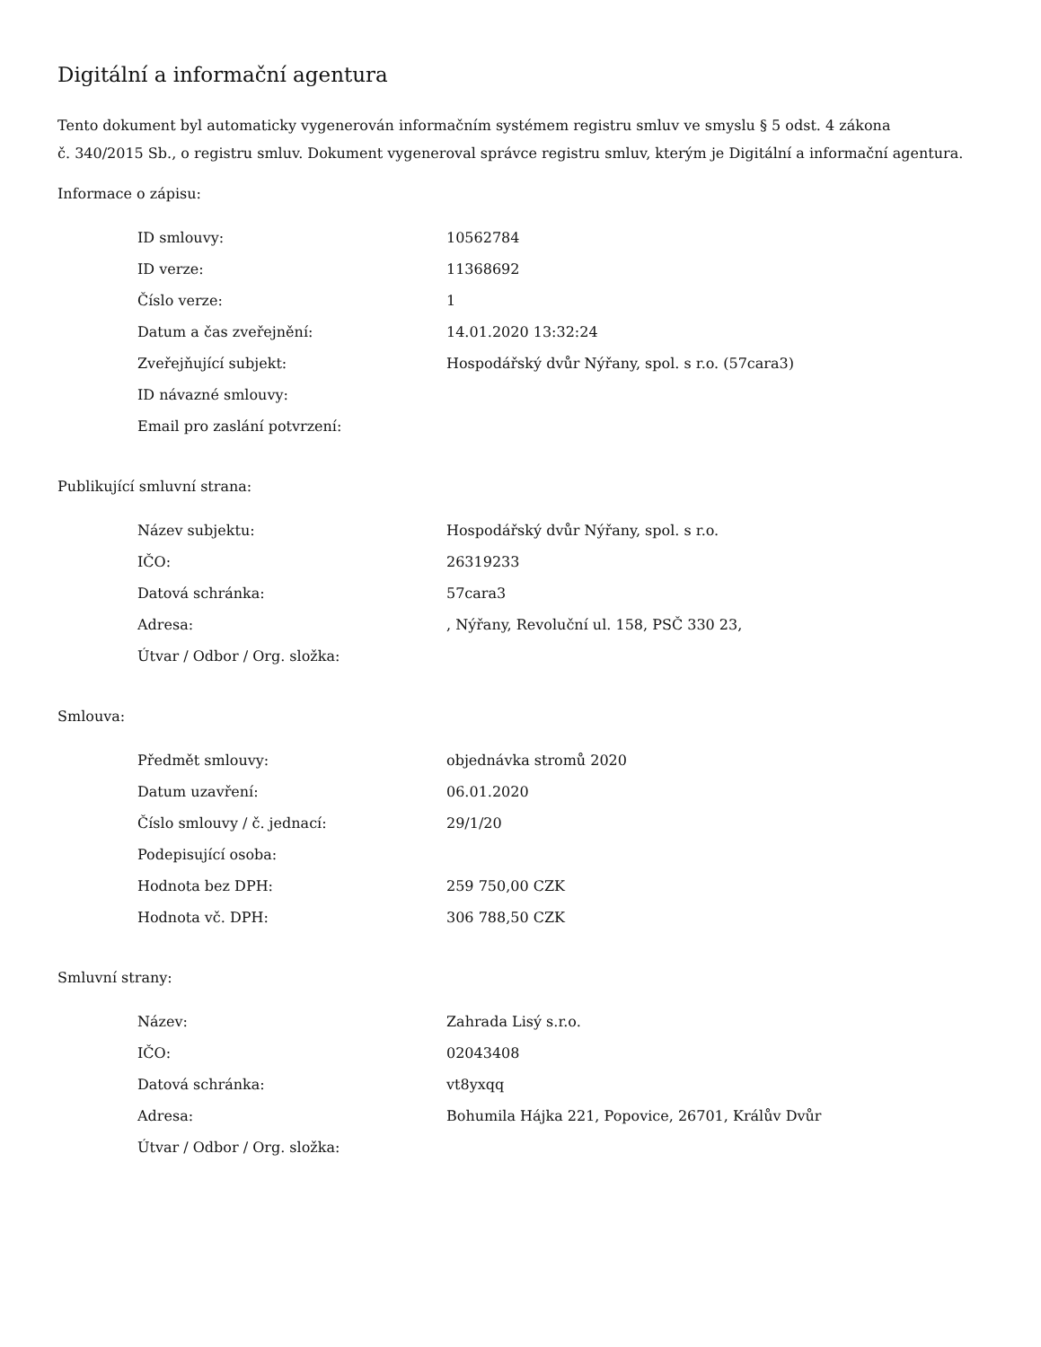Digitální a informační agentura
Tento dokument byl automaticky vygenerován informačním systémem registru smluv ve smyslu § 5 odst. 4 zákona
č. 340/2015 Sb., o registru smluv. Dokument vygeneroval správce registru smluv, kterým je Digitální a informační agentura.
Informace o zápisu:
| ID smlouvy: | 10562784 |
| ID verze: | 11368692 |
| Číslo verze: | 1 |
| Datum a čas zveřejnění: | 14.01.2020 13:32:24 |
| Zveřejňující subjekt: | Hospodářský dvůr Nýřany, spol. s r.o. (57cara3) |
| ID návazné smlouvy: | |
| Email pro zaslání potvrzení: | |
Publikující smluvní strana:
| Název subjektu: | Hospodářský dvůr Nýřany, spol. s r.o. |
| IČO: | 26319233 |
| Datová schránka: | 57cara3 |
| Adresa: | , Nýřany, Revoluční ul. 158, PSČ 330 23, |
| Útvar / Odbor / Org. složka: | |
Smlouva:
| Předmět smlouvy: | objednávka stromů 2020 |
| Datum uzavření: | 06.01.2020 |
| Číslo smlouvy / č. jednací: | 29/1/20 |
| Podepisující osoba: | |
| Hodnota bez DPH: | 259 750,00 CZK |
| Hodnota vč. DPH: | 306 788,50 CZK |
Smluvní strany:
| Název: | Zahrada Lisý s.r.o. |
| IČO: | 02043408 |
| Datová schránka: | vt8yxqq |
| Adresa: | Bohumila Hájka 221, Popovice, 26701, Králův Dvůr |
| Útvar / Odbor / Org. složka: | |